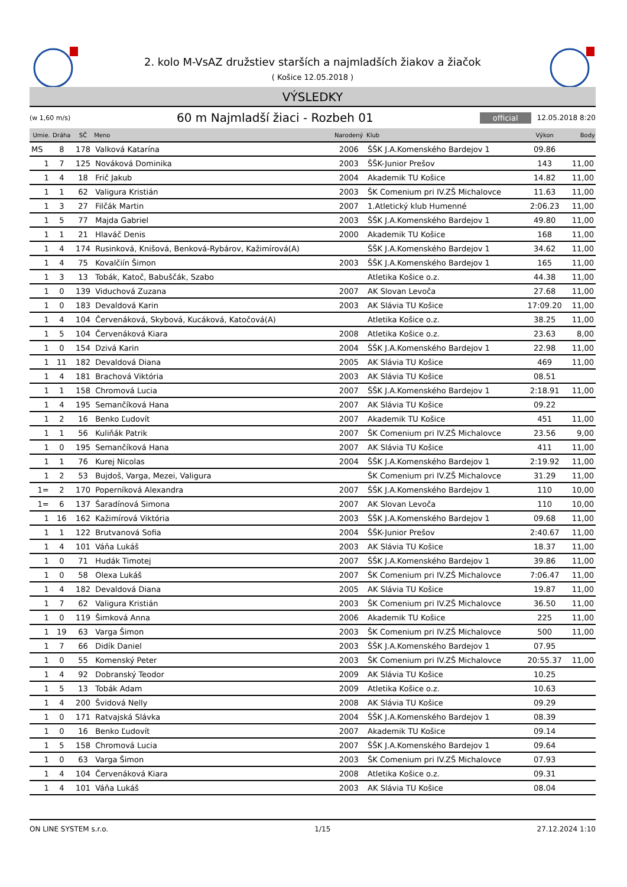2. kolo M-VsAZ družstiev starších a najmladších žiakov a žiačok
( Košice 12.05.2018 )
VÝSLEDKY
(w 1,60 m/s) 60 m Najmladší žiaci - Rozbeh 01 official 12.05.2018 8:20
| Umie. | Dráha | SČ | Meno | Narodený | Klub | Výkon | Body |
| --- | --- | --- | --- | --- | --- | --- | --- |
| MS | 8 | 178 | Valková Katarína | 2006 | ŠŠK J.A.Komenského Bardejov 1 | 09.86 | |
| 1 | 7 | 125 | Nováková Dominika | 2003 | ŠŠK-Junior Prešov | 143 | 11,00 |
| 1 | 4 | 18 | Frič Jakub | 2004 | Akademik TU Košice | 14.82 | 11,00 |
| 1 | 1 | 62 | Valigura Kristián | 2003 | ŠK Comenium pri IV.ZŠ Michalovce | 11.63 | 11,00 |
| 1 | 3 | 27 | Filčák Martin | 2007 | 1.Atletický klub Humenné | 2:06.23 | 11,00 |
| 1 | 5 | 77 | Majda Gabriel | 2003 | ŠŠK J.A.Komenského Bardejov 1 | 49.80 | 11,00 |
| 1 | 1 | 21 | Hlaváč Denis | 2000 | Akademik TU Košice | 168 | 11,00 |
| 1 | 4 | 174 | Rusinková, Knišová, Benková-Rybárov, Kažimírová(A) | | ŠŠK J.A.Komenského Bardejov 1 | 34.62 | 11,00 |
| 1 | 4 | 75 | Kovalčiín Šimon | 2003 | ŠŠK J.A.Komenského Bardejov 1 | 165 | 11,00 |
| 1 | 3 | 13 | Tobák, Katoč, Babuščák, Szabo | | Atletika Košice o.z. | 44.38 | 11,00 |
| 1 | 0 | 139 | Viduchová Zuzana | 2007 | AK Slovan Levoča | 27.68 | 11,00 |
| 1 | 0 | 183 | Devaldová Karin | 2003 | AK Slávia TU Košice | 17:09.20 | 11,00 |
| 1 | 4 | 104 | Červenáková, Skybová, Kucáková, Katočová(A) | | Atletika Košice o.z. | 38.25 | 11,00 |
| 1 | 5 | 104 | Červenáková Kiara | 2008 | Atletika Košice o.z. | 23.63 | 8,00 |
| 1 | 0 | 154 | Dzivá Karin | 2004 | ŠŠK J.A.Komenského Bardejov 1 | 22.98 | 11,00 |
| 1 | 11 | 182 | Devaldová Diana | 2005 | AK Slávia TU Košice | 469 | 11,00 |
| 1 | 4 | 181 | Brachová Viktória | 2003 | AK Slávia TU Košice | 08.51 | |
| 1 | 1 | 158 | Chromová Lucia | 2007 | ŠŠK J.A.Komenského Bardejov 1 | 2:18.91 | 11,00 |
| 1 | 4 | 195 | Semančíková Hana | 2007 | AK Slávia TU Košice | 09.22 | |
| 1 | 2 | 16 | Benko Ľudovít | 2007 | Akademik TU Košice | 451 | 11,00 |
| 1 | 1 | 56 | Kuliňák Patrik | 2007 | ŠK Comenium pri IV.ZŠ Michalovce | 23.56 | 9,00 |
| 1 | 0 | 195 | Semančíková Hana | 2007 | AK Slávia TU Košice | 411 | 11,00 |
| 1 | 1 | 76 | Kurej Nicolas | 2004 | ŠŠK J.A.Komenského Bardejov 1 | 2:19.92 | 11,00 |
| 1 | 2 | 53 | Bujdoš, Varga, Mezei, Valigura | | ŠK Comenium pri IV.ZŠ Michalovce | 31.29 | 11,00 |
| 1= | 2 | 170 | Poperníková Alexandra | 2007 | ŠŠK J.A.Komenského Bardejov 1 | 110 | 10,00 |
| 1= | 6 | 137 | Šaradínová Simona | 2007 | AK Slovan Levoča | 110 | 10,00 |
| 1 | 16 | 162 | Kažimírová Viktória | 2003 | ŠŠK J.A.Komenského Bardejov 1 | 09.68 | 11,00 |
| 1 | 1 | 122 | Brutvanová Sofia | 2004 | ŠŠK-Junior Prešov | 2:40.67 | 11,00 |
| 1 | 4 | 101 | Váňa Lukáš | 2003 | AK Slávia TU Košice | 18.37 | 11,00 |
| 1 | 0 | 71 | Hudák Timotej | 2007 | ŠŠK J.A.Komenského Bardejov 1 | 39.86 | 11,00 |
| 1 | 0 | 58 | Olexa Lukáš | 2007 | ŠK Comenium pri IV.ZŠ Michalovce | 7:06.47 | 11,00 |
| 1 | 4 | 182 | Devaldová Diana | 2005 | AK Slávia TU Košice | 19.87 | 11,00 |
| 1 | 7 | 62 | Valigura Kristián | 2003 | ŠK Comenium pri IV.ZŠ Michalovce | 36.50 | 11,00 |
| 1 | 0 | 119 | Šimková Anna | 2006 | Akademik TU Košice | 225 | 11,00 |
| 1 | 19 | 63 | Varga Šimon | 2003 | ŠK Comenium pri IV.ZŠ Michalovce | 500 | 11,00 |
| 1 | 7 | 66 | Didík Daniel | 2003 | ŠŠK J.A.Komenského Bardejov 1 | 07.95 | |
| 1 | 0 | 55 | Komenský Peter | 2003 | ŠK Comenium pri IV.ZŠ Michalovce | 20:55.37 | 11,00 |
| 1 | 4 | 92 | Dobranský Teodor | 2009 | AK Slávia TU Košice | 10.25 | |
| 1 | 5 | 13 | Tobák Adam | 2009 | Atletika Košice o.z. | 10.63 | |
| 1 | 4 | 200 | Švidová Nelly | 2008 | AK Slávia TU Košice | 09.29 | |
| 1 | 0 | 171 | Ratvajská Slávka | 2004 | ŠŠK J.A.Komenského Bardejov 1 | 08.39 | |
| 1 | 0 | 16 | Benko Ľudovít | 2007 | Akademik TU Košice | 09.14 | |
| 1 | 5 | 158 | Chromová Lucia | 2007 | ŠŠK J.A.Komenského Bardejov 1 | 09.64 | |
| 1 | 0 | 63 | Varga Šimon | 2003 | ŠK Comenium pri IV.ZŠ Michalovce | 07.93 | |
| 1 | 4 | 104 | Červenáková Kiara | 2008 | Atletika Košice o.z. | 09.31 | |
| 1 | 4 | 101 | Váňa Lukáš | 2003 | AK Slávia TU Košice | 08.04 | |
ON LINE SYSTEM s.r.o. 1/15 27.12.2024 1:10